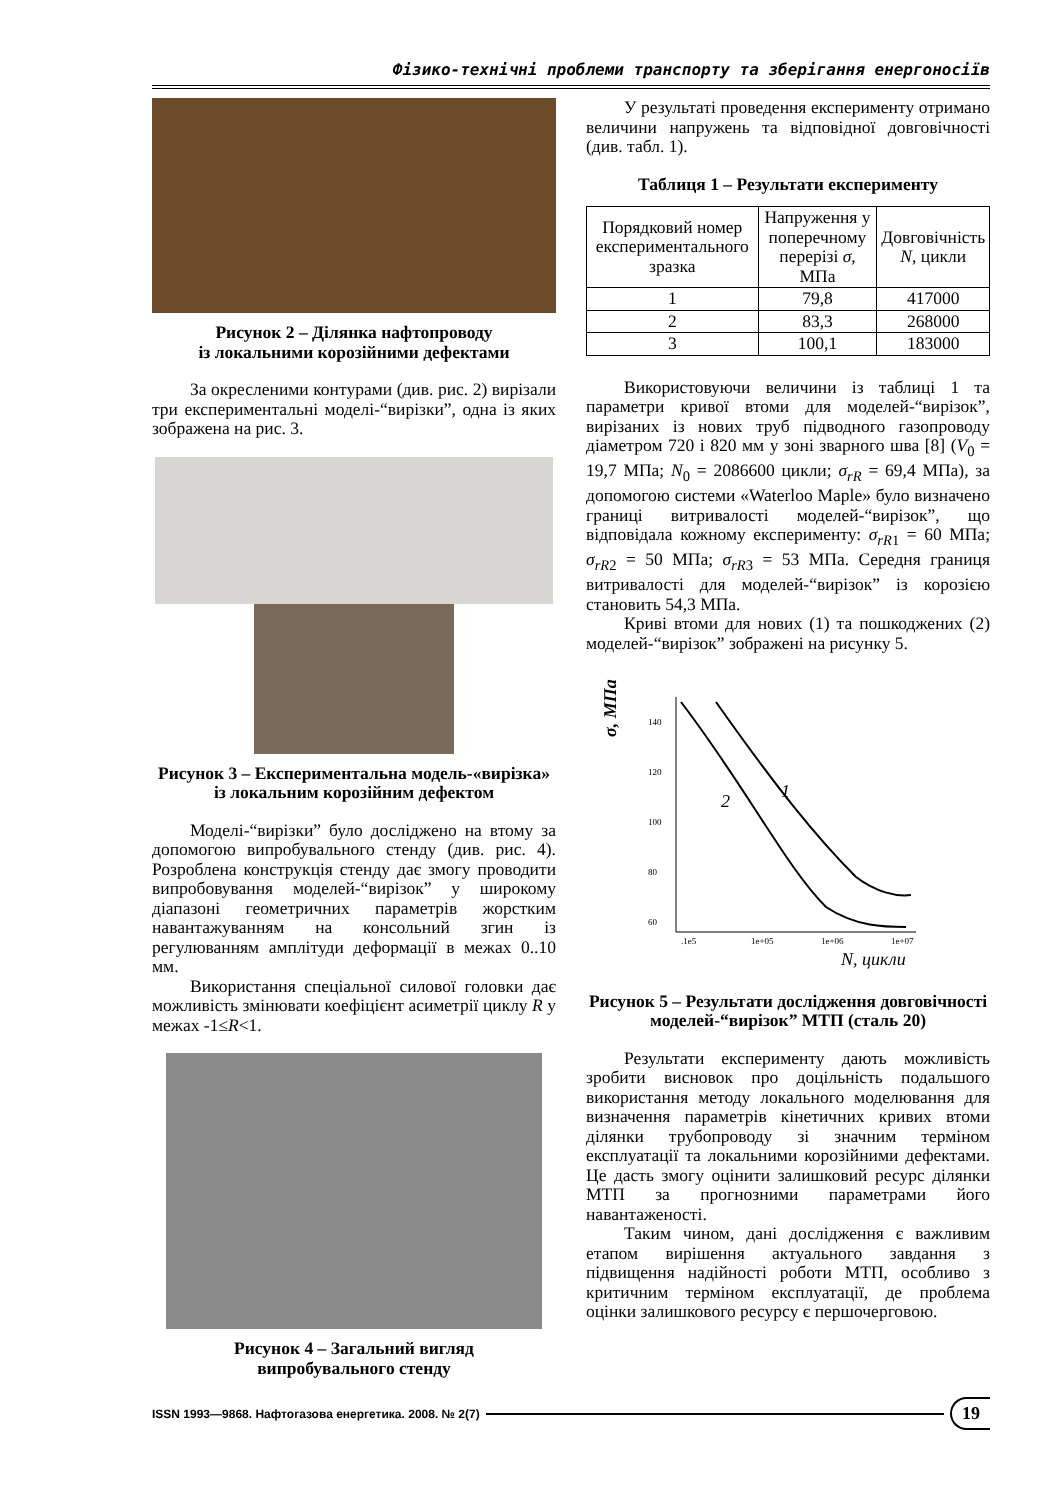Фізико-технічні проблеми транспорту та зберігання енергоносіїв
Рисунок 2 – Ділянка нафтопроводу
із локальними корозійними дефектами
За окресленими контурами (див. рис. 2) вирізали три експериментальні моделі-“вирізки”, одна із яких зображена на рис. 3.
Рисунок 3 – Експериментальна модель-«вирізка» із локальним корозійним дефектом
Моделі-“вирізки” було досліджено на втому за допомогою випробувального стенду (див. рис. 4). Розроблена конструкція стенду дає змогу проводити випробовування моделей-“вирізок” у широкому діапазоні геометричних параметрів жорстким навантажуванням на консольний згин із регулюванням амплітуди деформації в межах 0..10 мм.
Використання спеціальної силової головки дає можливість змінювати коефіцієнт асиметрії циклу R у межах -1≤R<1.
Рисунок 4 – Загальний вигляд
випробувального стенду
У результаті проведення експерименту отримано величини напружень та відповідної довговічності (див. табл. 1).
Таблиця 1 – Результати експерименту
| Порядковий номер експериментального зразка | Напруження у поперечному перерізі σ , МПа | Довговічність N , цикли |
| --- | --- | --- |
| 1 | 79,8 | 417000 |
| 2 | 83,3 | 268000 |
| 3 | 100,1 | 183000 |
Використовуючи величини із таблиці 1 та параметри кривої втоми для моделей-“вирізок”, вирізаних із нових труб підводного газопроводу діаметром 720 і 820 мм у зоні зварного шва [8] (V<sub>0</sub> = 19,7 МПа; N<sub>0</sub> = 2086600 цикли; σ<sub>rR</sub> = 69,4 МПа), за допомогою системи «Waterloo Maple» було визначено границі витривалості моделей-“вирізок”, що відповідала кожному експерименту: σ<sub>rR1</sub> = 60 МПа; σ<sub>rR2</sub> = 50 МПа; σ<sub>rR3</sub> = 53 МПа. Середня границя витривалості для моделей-“вирізок” із корозією становить 54,3 МПа.
Криві втоми для нових (1) та пошкоджених (2) моделей-“вирізок” зображені на рисунку 5.
σ, МПа
140
120
100
80
60
.1e5
1e+05
1e+06
1e+07
1
2
N, цикли
Рисунок 5 – Результати дослідження довговічності моделей-“вирізок” МТП (сталь 20)
Результати експерименту дають можливість зробити висновок про доцільність подальшого використання методу локального моделювання для визначення параметрів кінетичних кривих втоми ділянки трубопроводу зі значним терміном експлуатації та локальними корозійними дефектами. Це дасть змогу оцінити залишковий ресурс ділянки МТП за прогнозними параметрами його навантаженості.
Таким чином, дані дослідження є важливим етапом вирішення актуального завдання з підвищення надійності роботи МТП, особливо з критичним терміном експлуатації, де проблема оцінки залишкового ресурсу є першочерговою.
ISSN 1993—9868. Нафтогазова енергетика. 2008. № 2(7) 19